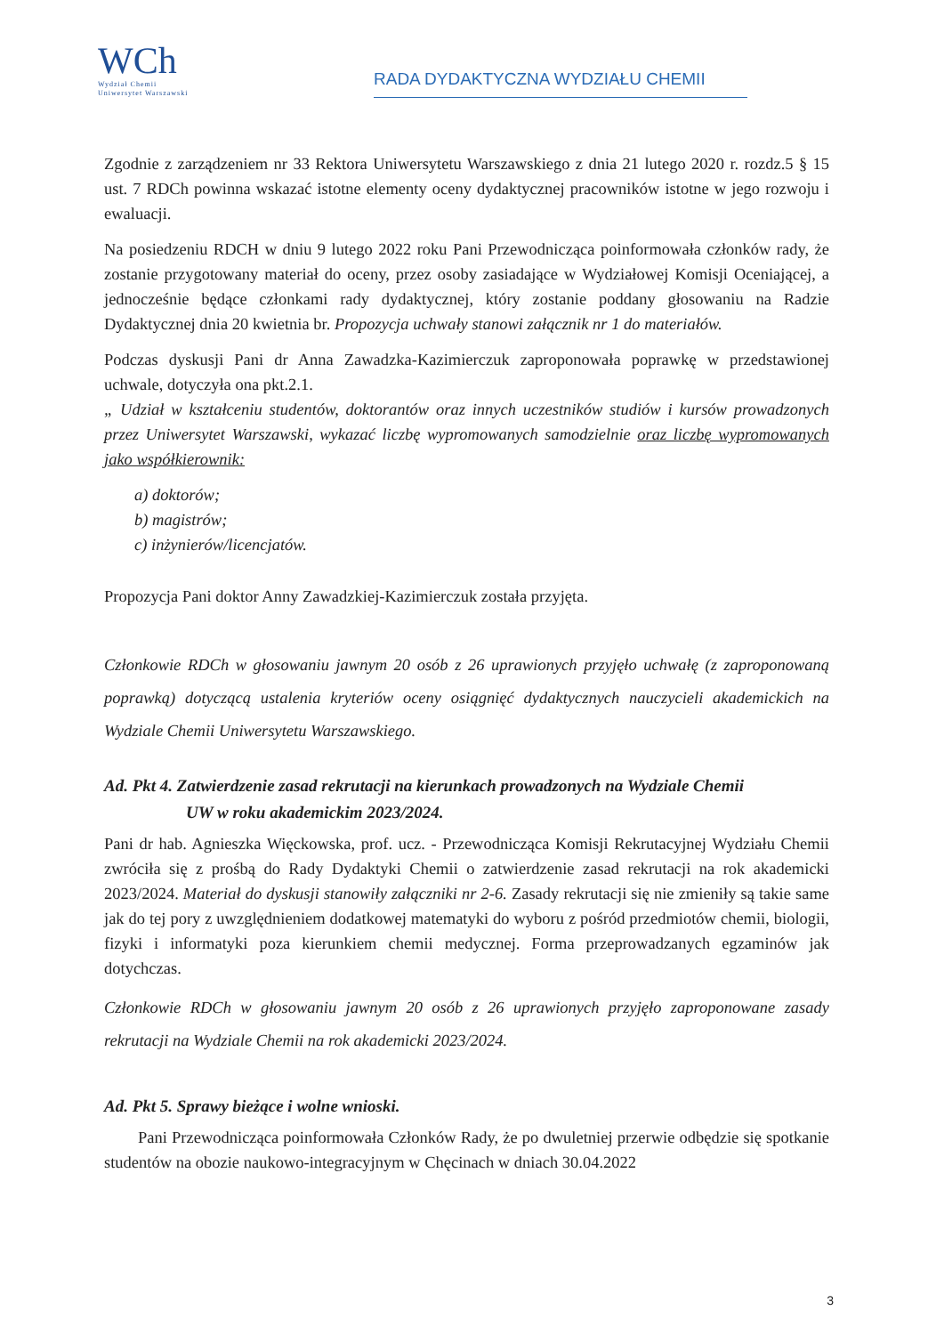WCh
Wydział Chemii
Uniwersytet Warszawski
RADA DYDAKTYCZNA WYDZIAŁU CHEMII
Zgodnie z zarządzeniem nr 33 Rektora Uniwersytetu Warszawskiego z dnia 21 lutego 2020 r. rozdz.5 § 15 ust. 7 RDCh powinna wskazać istotne elementy oceny dydaktycznej pracowników istotne w jego rozwoju i ewaluacji.
Na posiedzeniu RDCH w dniu 9 lutego 2022 roku Pani Przewodnicząca poinformowała członków rady, że zostanie przygotowany materiał do oceny, przez osoby zasiadające w Wydziałowej Komisji Oceniającej, a jednocześnie będące członkami rady dydaktycznej, który zostanie poddany głosowaniu na Radzie Dydaktycznej dnia 20 kwietnia br. Propozycja uchwały stanowi załącznik nr 1 do materiałów.
Podczas dyskusji Pani dr Anna Zawadzka-Kazimierczuk zaproponowała poprawkę w przedstawionej uchwale, dotyczyła ona pkt.2.1.
„ Udział w kształceniu studentów, doktorantów oraz innych uczestników studiów i kursów prowadzonych przez Uniwersytet Warszawski, wykazać liczbę wypromowanych samodzielnie oraz liczbę wypromowanych jako współkierownik:
a) doktorów;
b) magistrów;
c) inżynierów/licencjatów.
Propozycja Pani doktor Anny Zawadzkiej-Kazimierczuk została przyjęta.
Członkowie RDCh w głosowaniu jawnym 20 osób z 26 uprawionych przyjęło uchwałę (z zaproponowaną poprawką) dotyczącą ustalenia kryteriów oceny osiągnięć dydaktycznych nauczycieli akademickich na Wydziale Chemii Uniwersytetu Warszawskiego.
Ad. Pkt 4. Zatwierdzenie zasad rekrutacji na kierunkach prowadzonych na Wydziale Chemii
UW w roku akademickim 2023/2024.
Pani dr hab. Agnieszka Więckowska, prof. ucz. - Przewodnicząca Komisji Rekrutacyjnej Wydziału Chemii zwróciła się z prośbą do Rady Dydaktyki Chemii o zatwierdzenie zasad rekrutacji na rok akademicki 2023/2024. Materiał do dyskusji stanowiły załączniki nr 2-6. Zasady rekrutacji się nie zmieniły są takie same jak do tej pory z uwzględnieniem dodatkowej matematyki do wyboru z pośród przedmiotów chemii, biologii, fizyki i informatyki poza kierunkiem chemii medycznej. Forma przeprowadzanych egzaminów jak dotychczas.
Członkowie RDCh w głosowaniu jawnym 20 osób z 26 uprawionych przyjęło zaproponowane zasady rekrutacji na Wydziale Chemii na rok akademicki 2023/2024.
Ad. Pkt 5. Sprawy bieżące i wolne wnioski.
Pani Przewodnicząca poinformowała Członków Rady, że po dwuletniej przerwie odbędzie się spotkanie studentów na obozie naukowo-integracyjnym w Chęcinach w dniach 30.04.2022
3